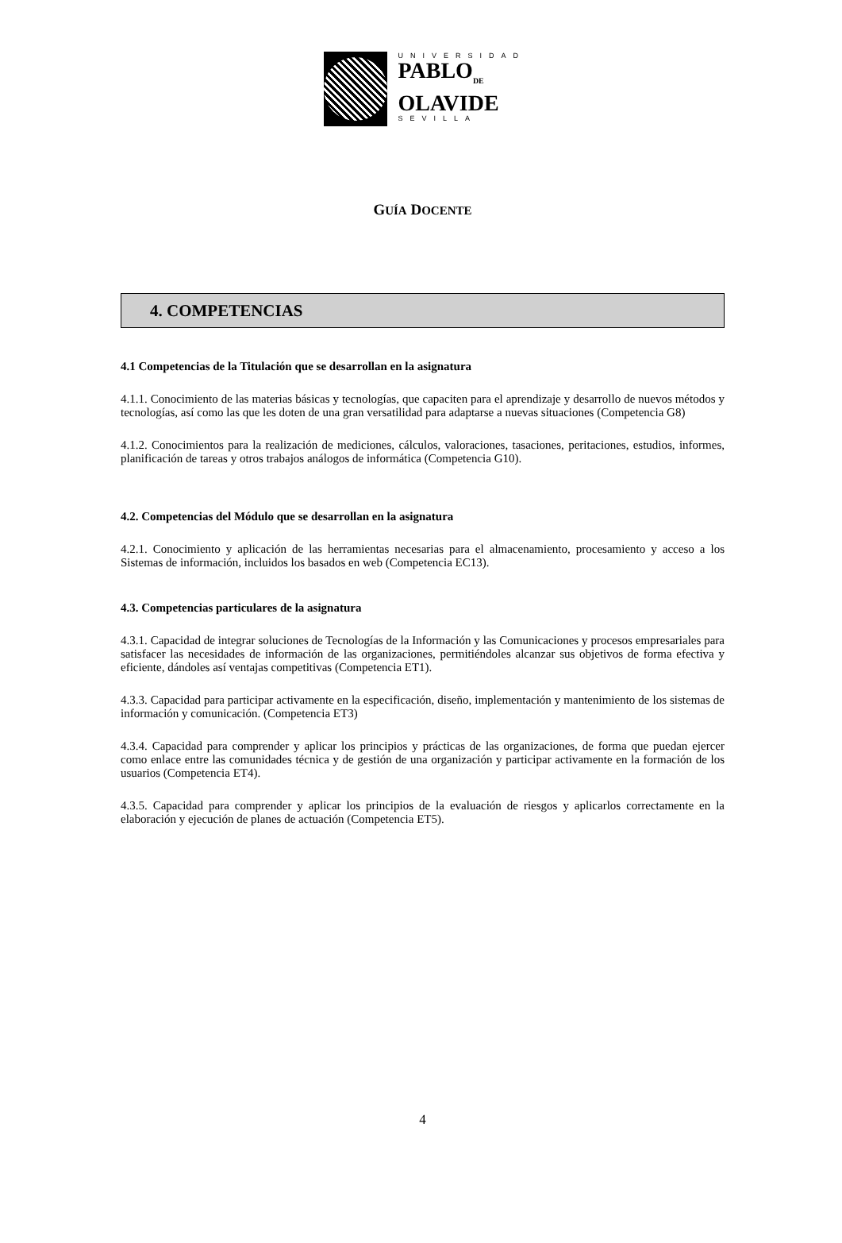UNIVERSIDAD
PABLO<sub>DE</sub>
OLAVIDE
SEVILLA
GUÍA DOCENTE
4. COMPETENCIAS
4.1 Competencias de la Titulación que se desarrollan en la asignatura
4.1.1. Conocimiento de las materias básicas y tecnologías, que capaciten para el aprendizaje y desarrollo de nuevos métodos y tecnologías, así como las que les doten de una gran versatilidad para adaptarse a nuevas situaciones (Competencia G8)
4.1.2. Conocimientos para la realización de mediciones, cálculos, valoraciones, tasaciones, peritaciones, estudios, informes, planificación de tareas y otros trabajos análogos de informática (Competencia G10).
4.2. Competencias del Módulo que se desarrollan en la asignatura
4.2.1. Conocimiento y aplicación de las herramientas necesarias para el almacenamiento, procesamiento y acceso a los Sistemas de información, incluidos los basados en web (Competencia EC13).
4.3. Competencias particulares de la asignatura
4.3.1. Capacidad de integrar soluciones de Tecnologías de la Información y las Comunicaciones y procesos empresariales para satisfacer las necesidades de información de las organizaciones, permitiéndoles alcanzar sus objetivos de forma efectiva y eficiente, dándoles así ventajas competitivas (Competencia ET1).
4.3.3. Capacidad para participar activamente en la especificación, diseño, implementación y mantenimiento de los sistemas de información y comunicación. (Competencia ET3)
4.3.4. Capacidad para comprender y aplicar los principios y prácticas de las organizaciones, de forma que puedan ejercer como enlace entre las comunidades técnica y de gestión de una organización y participar activamente en la formación de los usuarios (Competencia ET4).
4.3.5. Capacidad para comprender y aplicar los principios de la evaluación de riesgos y aplicarlos correctamente en la elaboración y ejecución de planes de actuación (Competencia ET5).
4